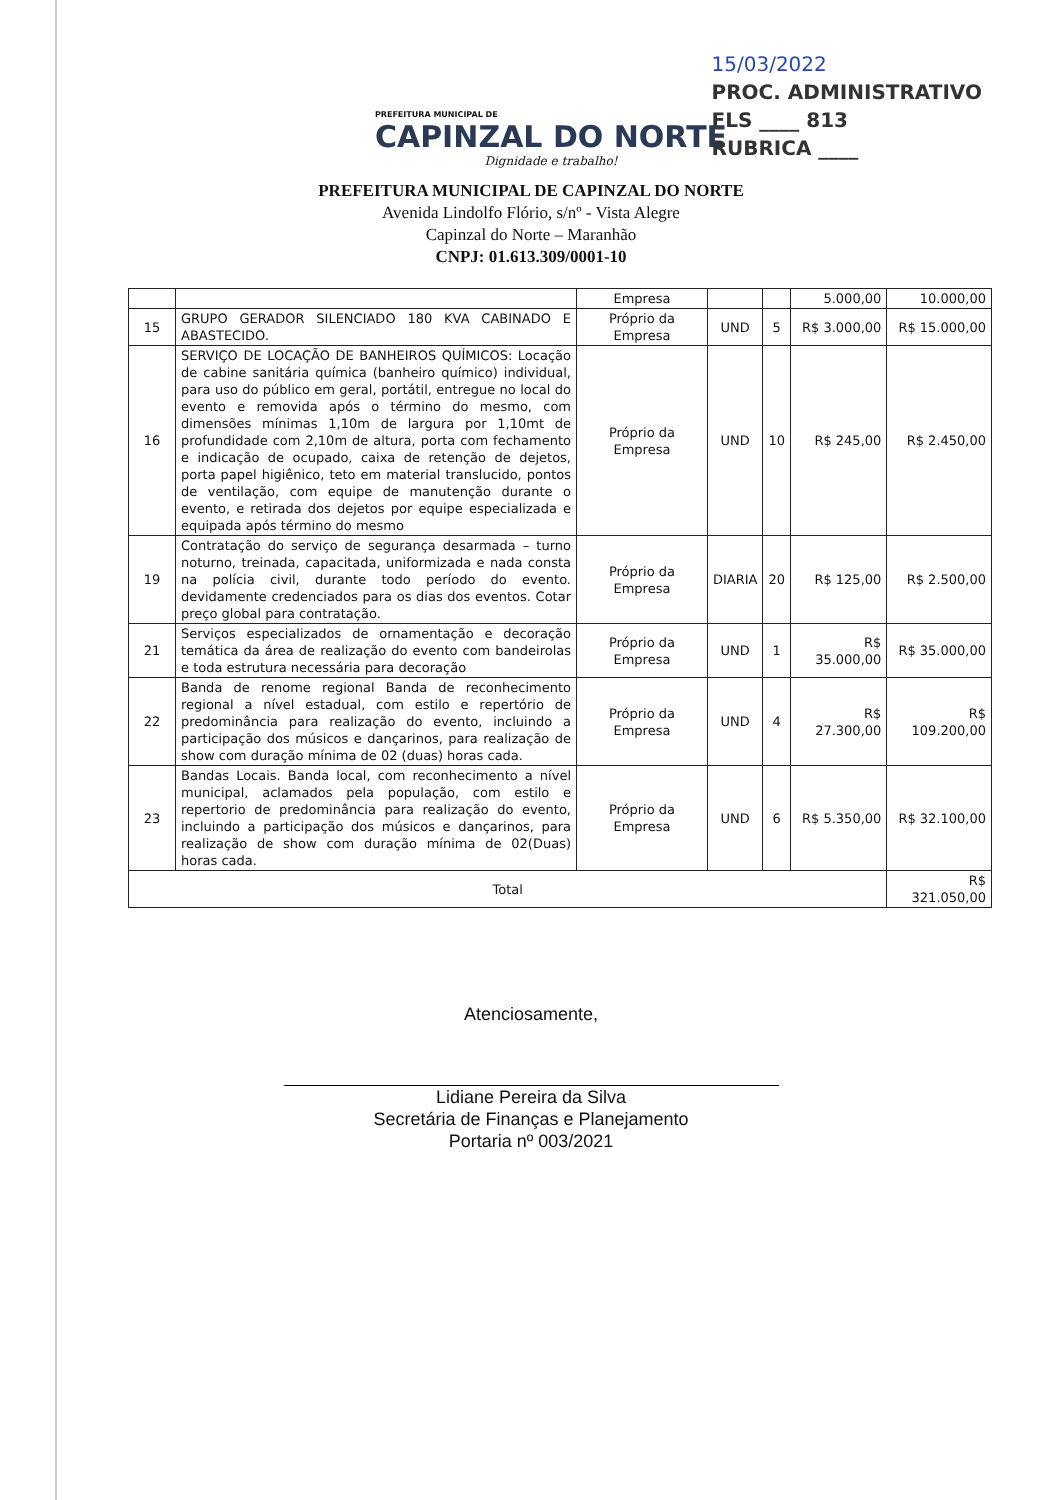PREFEITURA MUNICIPAL DE
CAPINZAL DO NORTE
Dignidade e trabalho!
15/03/2022
PROC. ADMINISTRATIVO
FLS ____ 813
RUBRICA ____
PREFEITURA MUNICIPAL DE CAPINZAL DO NORTE
Avenida Lindolfo Flório, s/nº - Vista Alegre
Capinzal do Norte – Maranhão
CNPJ: 01.613.309/0001-10
| | | Empresa | | | 5.000,00 | 10.000,00 |
| 15 | GRUPO GERADOR SILENCIADO 180 KVA CABINADO E ABASTECIDO. | Próprio da Empresa | UND | 5 | R$ 3.000,00 | R$ 15.000,00 |
| 16 | SERVIÇO DE LOCAÇÃO DE BANHEIROS QUÍMICOS: Locação de cabine sanitária química (banheiro químico) individual, para uso do público em geral, portátil, entregue no local do evento e removida após o término do mesmo, com dimensões mínimas 1,10m de largura por 1,10mt de profundidade com 2,10m de altura, porta com fechamento e indicação de ocupado, caixa de retenção de dejetos, porta papel higiênico, teto em material translucido, pontos de ventilação, com equipe de manutenção durante o evento, e retirada dos dejetos por equipe especializada e equipada após término do mesmo | Próprio da Empresa | UND | 10 | R$ 245,00 | R$ 2.450,00 |
| 19 | Contratação do serviço de segurança desarmada – turno noturno, treinada, capacitada, uniformizada e nada consta na polícia civil, durante todo período do evento. devidamente credenciados para os dias dos eventos. Cotar preço global para contratação. | Próprio da Empresa | DIARIA | 20 | R$ 125,00 | R$ 2.500,00 |
| 21 | Serviços especializados de ornamentação e decoração temática da área de realização do evento com bandeirolas e toda estrutura necessária para decoração | Próprio da Empresa | UND | 1 | R$ 35.000,00 | R$ 35.000,00 |
| 22 | Banda de renome regional Banda de reconhecimento regional a nível estadual, com estilo e repertório de predominância para realização do evento, incluindo a participação dos músicos e dançarinos, para realização de show com duração mínima de 02 (duas) horas cada. | Próprio da Empresa | UND | 4 | R$ 27.300,00 | R$ 109.200,00 |
| 23 | Bandas Locais. Banda local, com reconhecimento a nível municipal, aclamados pela população, com estilo e repertorio de predominância para realização do evento, incluindo a participação dos músicos e dançarinos, para realização de show com duração mínima de 02(Duas) horas cada. | Próprio da Empresa | UND | 6 | R$ 5.350,00 | R$ 32.100,00 |
| Total | | | | | | R$ 321.050,00 |
Atenciosamente,
Lidiane Pereira da Silva
Secretária de Finanças e Planejamento
Portaria nº 003/2021